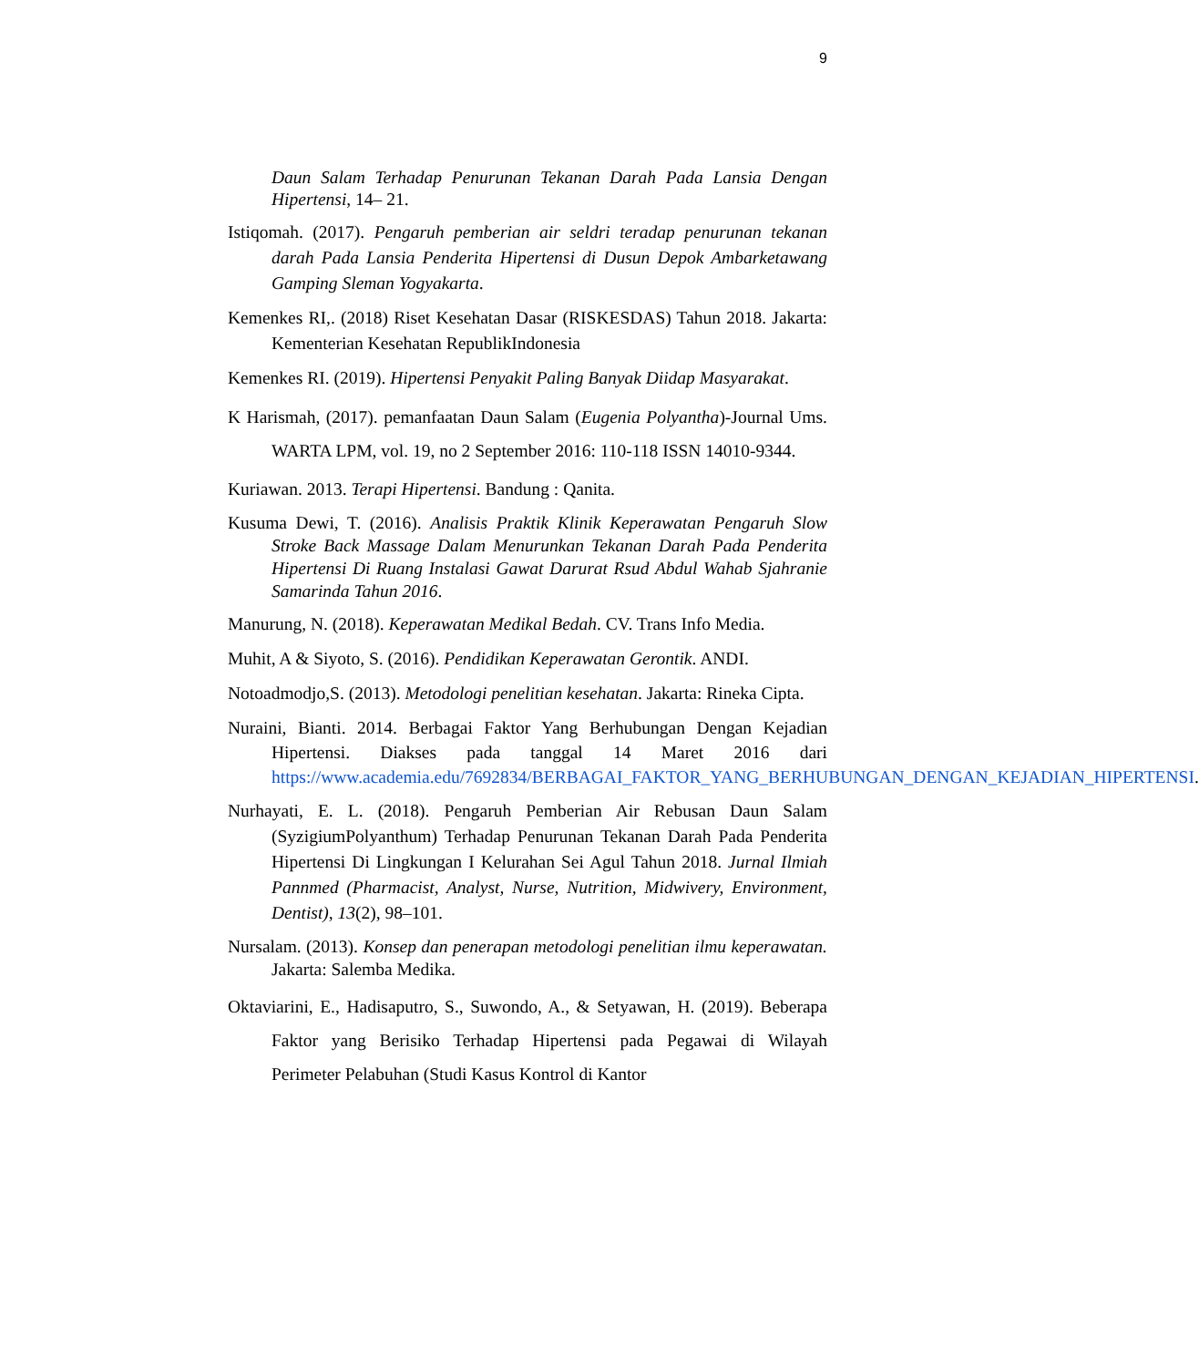9
Daun Salam Terhadap Penurunan Tekanan Darah Pada Lansia Dengan Hipertensi, 14– 21.
Istiqomah. (2017). Pengaruh pemberian air seldri teradap penurunan tekanan darah Pada Lansia Penderita Hipertensi di Dusun Depok Ambarketawang Gamping Sleman Yogyakarta.
Kemenkes RI,. (2018) Riset Kesehatan Dasar (RISKESDAS) Tahun 2018. Jakarta: Kementerian Kesehatan RepublikIndonesia
Kemenkes RI. (2019). Hipertensi Penyakit Paling Banyak Diidap Masyarakat.
K Harismah, (2017). pemanfaatan Daun Salam (Eugenia Polyantha)-Journal Ums. WARTA LPM, vol. 19, no 2 September 2016: 110-118 ISSN 14010-9344.
Kuriawan. 2013. Terapi Hipertensi. Bandung : Qanita.
Kusuma Dewi, T. (2016). Analisis Praktik Klinik Keperawatan Pengaruh Slow Stroke Back Massage Dalam Menurunkan Tekanan Darah Pada Penderita Hipertensi Di Ruang Instalasi Gawat Darurat Rsud Abdul Wahab Sjahranie Samarinda Tahun 2016.
Manurung, N. (2018). Keperawatan Medikal Bedah. CV. Trans Info Media.
Muhit, A & Siyoto, S. (2016). Pendidikan Keperawatan Gerontik. ANDI.
Notoadmodjo,S. (2013). Metodologi penelitian kesehatan. Jakarta: Rineka Cipta.
Nuraini, Bianti. 2014. Berbagai Faktor Yang Berhubungan Dengan Kejadian Hipertensi. Diakses pada tanggal 14 Maret 2016 dari https://www.academia.edu/7692834/BERBAGAI_FAKTOR_YANG_BERHUBUNGAN_DENGAN_KEJADIAN_HIPERTENSI.
Nurhayati, E. L. (2018). Pengaruh Pemberian Air Rebusan Daun Salam (SyzigiumPolyanthum) Terhadap Penurunan Tekanan Darah Pada Penderita Hipertensi Di Lingkungan I Kelurahan Sei Agul Tahun 2018. Jurnal Ilmiah Pannmed (Pharmacist, Analyst, Nurse, Nutrition, Midwivery, Environment, Dentist), 13(2), 98–101.
Nursalam. (2013). Konsep dan penerapan metodologi penelitian ilmu keperawatan. Jakarta: Salemba Medika.
Oktaviarini, E., Hadisaputro, S., Suwondo, A., & Setyawan, H. (2019). Beberapa Faktor yang Berisiko Terhadap Hipertensi pada Pegawai di Wilayah Perimeter Pelabuhan (Studi Kasus Kontrol di Kantor